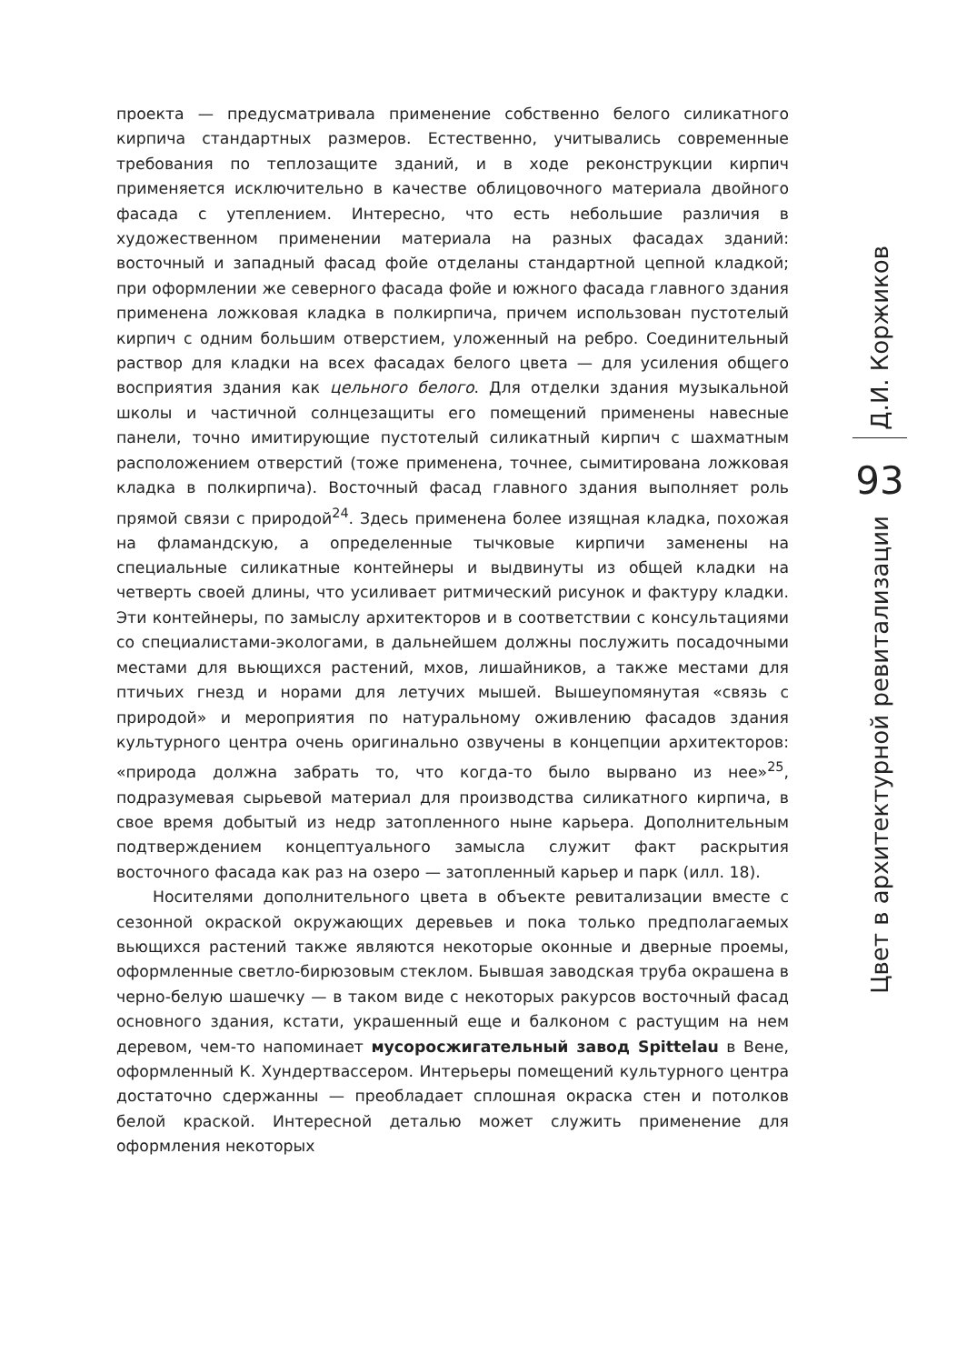проекта — предусматривала применение собственно белого силикатного кирпича стандартных размеров. Естественно, учитывались современные требования по теплозащите зданий, и в ходе реконструкции кирпич применяется исключительно в качестве облицовочного материала двойного фасада с утеплением. Интересно, что есть небольшие различия в художественном применении материала на разных фасадах зданий: восточный и западный фасад фойе отделаны стандартной цепной кладкой; при оформлении же северного фасада фойе и южного фасада главного здания применена ложковая кладка в полкирпича, причем использован пустотелый кирпич с одним большим отверстием, уложенный на ребро. Соединительный раствор для кладки на всех фасадах белого цвета — для усиления общего восприятия здания как цельного белого. Для отделки здания музыкальной школы и частичной солнцезащиты его помещений применены навесные панели, точно имитирующие пустотелый силикатный кирпич с шахматным расположением отверстий (тоже применена, точнее, сымитирована ложковая кладка в полкирпича). Восточный фасад главного здания выполняет роль прямой связи с природой<sup>24</sup>. Здесь применена более изящная кладка, похожая на фламандскую, а определенные тычковые кирпичи заменены на специальные силикатные контейнеры и выдвинуты из общей кладки на четверть своей длины, что усиливает ритмический рисунок и фактуру кладки. Эти контейнеры, по замыслу архитекторов и в соответствии с консультациями со специалистами-экологами, в дальнейшем должны послужить посадочными местами для вьющихся растений, мхов, лишайников, а также местами для птичьих гнезд и норами для летучих мышей. Вышеупомянутая «связь с природой» и мероприятия по натуральному оживлению фасадов здания культурного центра очень оригинально озвучены в концепции архитекторов: «природа должна забрать то, что когда-то было вырвано из нее»<sup>25</sup>, подразумевая сырьевой материал для производства силикатного кирпича, в свое время добытый из недр затопленного ныне карьера. Дополнительным подтверждением концептуального замысла служит факт раскрытия восточного фасада как раз на озеро — затопленный карьер и парк (илл. 18).
Носителями дополнительного цвета в объекте ревитализации вместе с сезонной окраской окружающих деревьев и пока только предполагаемых вьющихся растений также являются некоторые оконные и дверные проемы, оформленные светло-бирюзовым стеклом. Бывшая заводская труба окрашена в черно-белую шашечку — в таком виде с некоторых ракурсов восточный фасад основного здания, кстати, украшенный еще и балконом с растущим на нем деревом, чем-то напоминает мусоросжигательный завод Spittelau в Вене, оформленный К. Хундертвассером. Интерьеры помещений культурного центра достаточно сдержанны — преобладает сплошная окраска стен и потолков белой краской. Интересной деталью может служить применение для оформления некоторых
Д.И. Коржиков
93
Цвет в архитектурной ревитализации